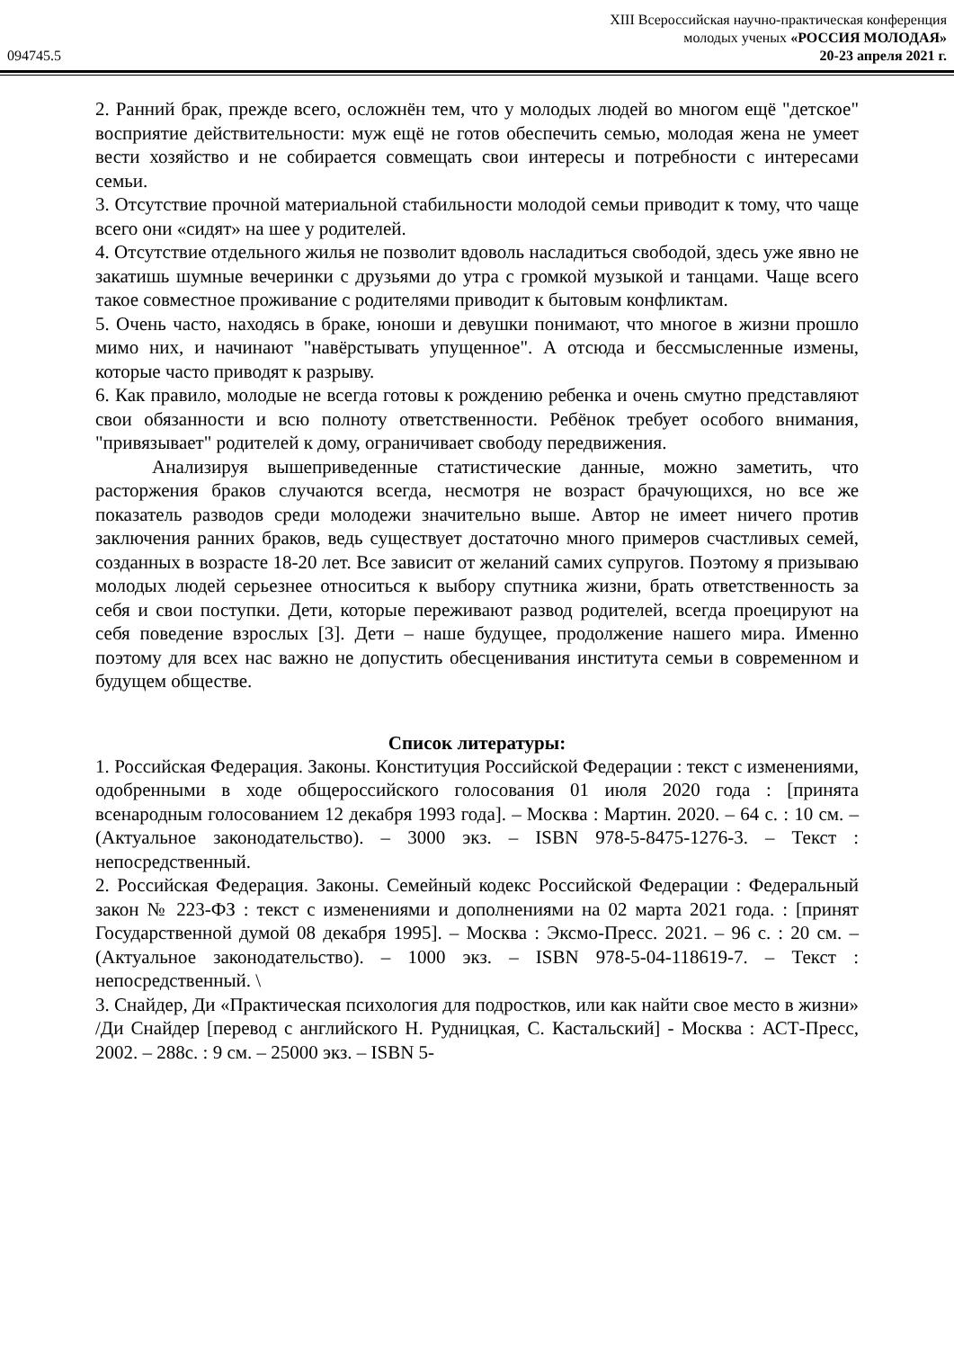094745.5
XIII Всероссийская научно-практическая конференция
молодых ученых «РОССИЯ МОЛОДАЯ»
20-23 апреля 2021 г.
2. Ранний брак, прежде всего, осложнён тем, что у молодых людей во многом ещё "детское" восприятие действительности: муж ещё не готов обеспечить семью, молодая жена не умеет вести хозяйство и не собирается совмещать свои интересы и потребности с интересами семьи.
3. Отсутствие прочной материальной стабильности молодой семьи приводит к тому, что чаще всего они «сидят» на шее у родителей.
4. Отсутствие отдельного жилья не позволит вдоволь насладиться свободой, здесь уже явно не закатишь шумные вечеринки с друзьями до утра с громкой музыкой и танцами. Чаще всего такое совместное проживание с родителями приводит к бытовым конфликтам.
5. Очень часто, находясь в браке, юноши и девушки понимают, что многое в жизни прошло мимо них, и начинают "навёрстывать упущенное". А отсюда и бессмысленные измены, которые часто приводят к разрыву.
6. Как правило, молодые не всегда готовы к рождению ребенка и очень смутно представляют свои обязанности и всю полноту ответственности. Ребёнок требует особого внимания, "привязывает" родителей к дому, ограничивает свободу передвижения.
Анализируя вышеприведенные статистические данные, можно заметить, что расторжения браков случаются всегда, несмотря не возраст брачующихся, но все же показатель разводов среди молодежи значительно выше. Автор не имеет ничего против заключения ранних браков, ведь существует достаточно много примеров счастливых семей, созданных в возрасте 18-20 лет. Все зависит от желаний самих супругов. Поэтому я призываю молодых людей серьезнее относиться к выбору спутника жизни, брать ответственность за себя и свои поступки. Дети, которые переживают развод родителей, всегда проецируют на себя поведение взрослых [3]. Дети – наше будущее, продолжение нашего мира. Именно поэтому для всех нас важно не допустить обесценивания института семьи в современном и будущем обществе.
Список литературы:
1. Российская Федерация. Законы. Конституция Российской Федерации : текст с изменениями, одобренными в ходе общероссийского голосования 01 июля 2020 года : [принята всенародным голосованием 12 декабря 1993 года]. – Москва : Мартин. 2020. – 64 с. : 10 см. – (Актуальное законодательство). – 3000 экз. – ISBN 978-5-8475-1276-3. – Текст : непосредственный.
2. Российская Федерация. Законы. Семейный кодекс Российской Федерации : Федеральный закон № 223-ФЗ : текст с изменениями и дополнениями на 02 марта 2021 года. : [принят Государственной думой 08 декабря 1995]. – Москва : Эксмо-Пресс. 2021. – 96 с. : 20 см. – (Актуальное законодательство). – 1000 экз. – ISBN 978-5-04-118619-7. – Текст : непосредственный. \
3. Снайдер, Ди «Практическая психология для подростков, или как найти свое место в жизни» /Ди Снайдер [перевод с английского Н. Рудницкая, С. Кастальский] - Москва : АСТ-Пресс, 2002. – 288с. : 9 см. – 25000 экз. – ISBN 5-